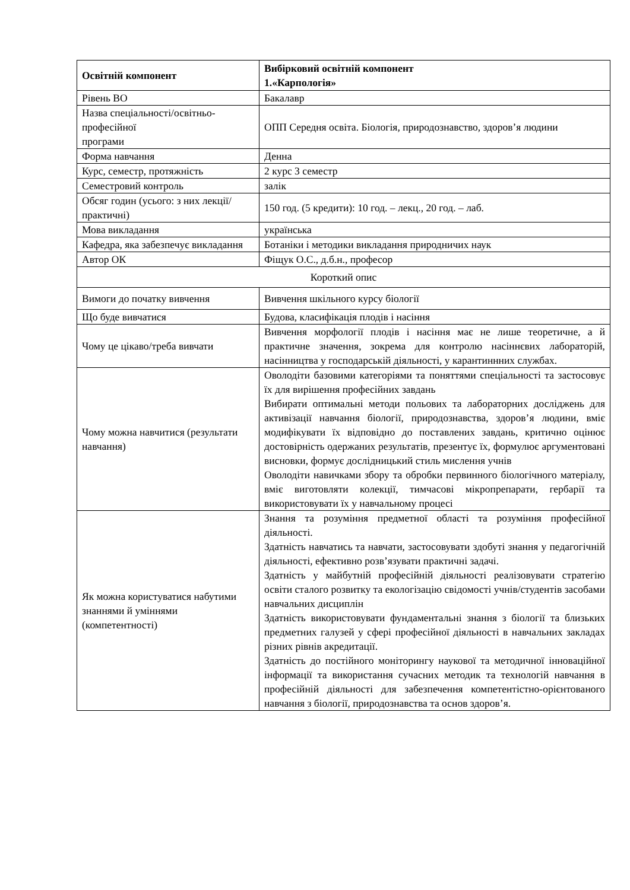| Освітній компонент | Вибірковий освітній компонент 1.«Карпологія» |
| Рівень ВО | Бакалавр |
| Назва спеціальності/освітньо-професійної програми | ОПП Середня освіта. Біологія, природознавство, здоров’я людини |
| Форма навчання | Денна |
| Курс, семестр, протяжність | 2 курс 3 семестр |
| Семестровий контроль | залік |
| Обсяг годин (усього: з них лекції/практичні) | 150 год. (5 кредити): 10 год. – лекц., 20 год. – лаб. |
| Мова викладання | українська |
| Кафедра, яка забезпечує викладання | Ботаніки і методики викладання природничих наук |
| Автор ОК | Фіщук О.С., д.б.н., професор |
| Короткий опис | |
| Вимоги до початку вивчення | Вивчення шкільного курсу біології |
| Що буде вивчатися | Будова, класифікація плодів і насіння |
| Чому це цікаво/треба вивчати | Вивчення морфології плодів і насіння має не лише теоретичне, а й практичне значення, зокрема для контролю насіннєвих лабораторій, насінництва у господарській діяльності, у карантиннних службах. |
| Чому можна навчитися (результати навчання) | Оволодіти базовими категоріями та поняттями спеціальності та застосовує їх для вирішення професійних завдань Вибирати оптимальні методи польових та лабораторних досліджень для активізації навчання біології, природознавства, здоров’я людини, вміє модифікувати їх відповідно до поставлених завдань, критично оцінює достовірність одержаних результатів, презентує їх, формулює аргументовані висновки, формує дослідницький стиль мислення учнів Оволодіти навичками збору та обробки первинного біологічного матеріалу, вміє виготовляти колекції, тимчасові мікропрепарати, гербарії та використовувати їх у навчальному процесі |
| Як можна користуватися набутими знаннями й уміннями (компетентності) | Знання та розуміння предметної області та розуміння професійної діяльності. Здатність навчатись та навчати, застосовувати здобуті знання у педагогічній діяльності, ефективно розв’язувати практичні задачі. Здатність у майбутній професійній діяльності реалізовувати стратегію освіти сталого розвитку та екологізацію свідомості учнів/студентів засобами навчальних дисциплін Здатність використовувати фундаментальні знання з біології та близьких предметних галузей у сфері професійної діяльності в навчальних закладах різних рівнів акредитації. Здатність до постійного моніторингу наукової та методичної інноваційної інформації та використання сучасних методик та технологій навчання в професійній діяльності для забезпечення компетентістно-орієнтованого навчання з біології, природознавства та основ здоров’я. |